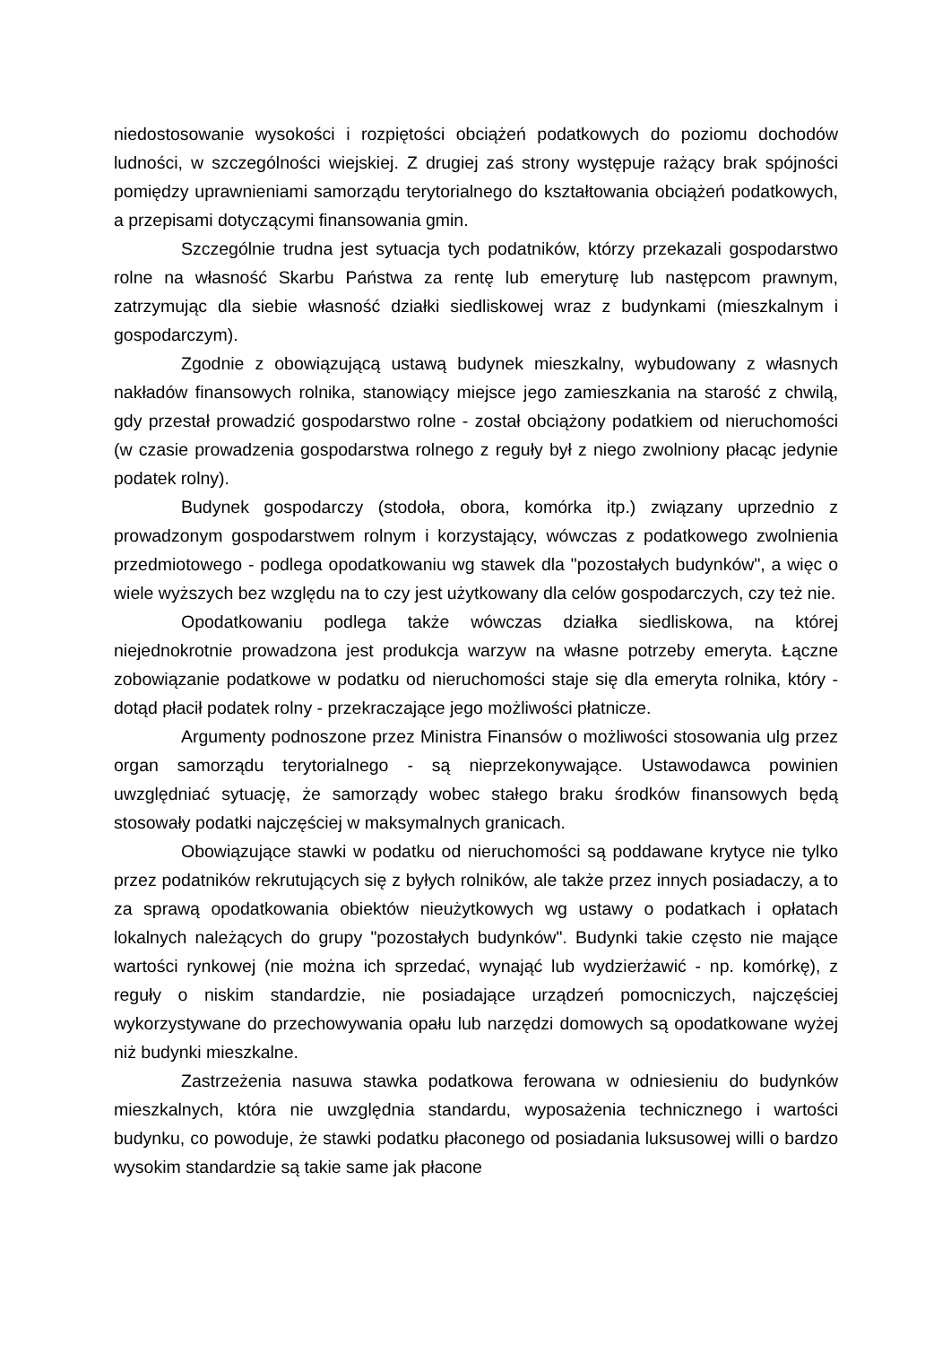niedostosowanie wysokości i rozpiętości obciążeń podatkowych do poziomu dochodów ludności, w szczególności wiejskiej. Z drugiej zaś strony występuje rażący brak spójności pomiędzy uprawnieniami samorządu terytorialnego do kształtowania obciążeń podatkowych, a przepisami dotyczącymi finansowania gmin.
Szczególnie trudna jest sytuacja tych podatników, którzy przekazali gospodarstwo rolne na własność Skarbu Państwa za rentę lub emeryturę lub następcom prawnym, zatrzymując dla siebie własność działki siedliskowej wraz z budynkami (mieszkalnym i gospodarczym).
Zgodnie z obowiązującą ustawą budynek mieszkalny, wybudowany z własnych nakładów finansowych rolnika, stanowiący miejsce jego zamieszkania na starość z chwilą, gdy przestał prowadzić gospodarstwo rolne - został obciążony podatkiem od nieruchomości (w czasie prowadzenia gospodarstwa rolnego z reguły był z niego zwolniony płacąc jedynie podatek rolny).
Budynek gospodarczy (stodoła, obora, komórka itp.) związany uprzednio z prowadzonym gospodarstwem rolnym i korzystający, wówczas z podatkowego zwolnienia przedmiotowego - podlega opodatkowaniu wg stawek dla "pozostałych budynków", a więc o wiele wyższych bez względu na to czy jest użytkowany dla celów gospodarczych, czy też nie.
Opodatkowaniu podlega także wówczas działka siedliskowa, na której niejednokrotnie prowadzona jest produkcja warzyw na własne potrzeby emeryta. Łączne zobowiązanie podatkowe w podatku od nieruchomości staje się dla emeryta rolnika, który - dotąd płacił podatek rolny - przekraczające jego możliwości płatnicze.
Argumenty podnoszone przez Ministra Finansów o możliwości stosowania ulg przez organ samorządu terytorialnego - są nieprzekonywające. Ustawodawca powinien uwzględniać sytuację, że samorządy wobec stałego braku środków finansowych będą stosowały podatki najczęściej w maksymalnych granicach.
Obowiązujące stawki w podatku od nieruchomości są poddawane krytyce nie tylko przez podatników rekrutujących się z byłych rolników, ale także przez innych posiadaczy, a to za sprawą opodatkowania obiektów nieużytkowych wg ustawy o podatkach i opłatach lokalnych należących do grupy "pozostałych budynków". Budynki takie często nie mające wartości rynkowej (nie można ich sprzedać, wynająć lub wydzierżawić - np. komórkę), z reguły o niskim standardzie, nie posiadające urządzeń pomocniczych, najczęściej wykorzystywane do przechowywania opału lub narzędzi domowych są opodatkowane wyżej niż budynki mieszkalne.
Zastrzeżenia nasuwa stawka podatkowa ferowana w odniesieniu do budynków mieszkalnych, która nie uwzględnia standardu, wyposażenia technicznego i wartości budynku, co powoduje, że stawki podatku płaconego od posiadania luksusowej willi o bardzo wysokim standardzie są takie same jak płacone